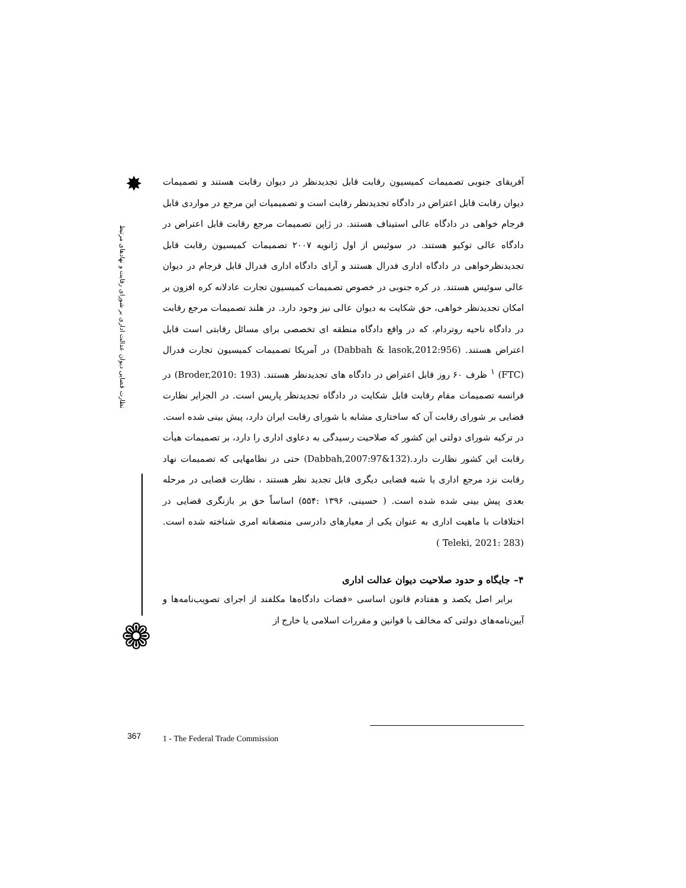✸
نظارت قضایی دیوان عدالت اداری بر شورای رقابت و نهادهای مرتبط
❁
آفریقای جنوبی تصمیمات کمیسیون رقابت قابل تجدیدنظر در دیوان رقابت هستند و تصمیمات دیوان رقابت قابل اعتراض در دادگاه تجدیدنظر رقابت است و تصمیمیات این مرجع در مواردی قابل فرجام خواهی در دادگاه عالی استیناف هستند. در ژاپن تصمیمات مرجع رقابت قابل اعتراض در دادگاه عالی توکیو هستند. در سوئیس از اول ژانویه ۲۰۰۷ تصمیمات کمیسیون رقابت قابل تجدیدنظرخواهی در دادگاه اداری فدرال هستند و آرای دادگاه اداری فدرال قابل فرجام در دیوان عالی سوئیس هستند. در کره جنوبی در خصوص تصمیمات کمیسیون تجارت عادلانه کره افزون بر امکان تجدیدنظر خواهی، حق شکایت به دیوان عالی نیز وجود دارد. در هلند تصمیمات مرجع رقابت در دادگاه ناحیه روتردام، که در واقع دادگاه منطقه ای تخصصی برای مسائل رقابتی است قابل اعتراض هستند. (Dabbah & lasok,2012:956) در آمریکا تصمیمات کمیسیون تجارت فدرال (FTC) <sup>۱</sup> ظرف ۶۰ روز قابل اعتراض در دادگاه های تجدیدنظر هستند. (Broder,2010: 193) در فرانسه تصمیمات مقام رقابت قابل شکایت در دادگاه تجدیدنظر پاریس است. در الجزایر نظارت قضایی بر شورای رقابت آن که ساختاری مشابه با شورای رقابت ایران دارد، پیش بینی شده است. در ترکیه شورای دولتی این کشور که صلاحیت رسیدگی به دعاوی اداری را دارد، بر تصمیمات هیأت رقابت این کشور نظارت دارد.(Dabbah,2007:97&132) حتی در نظامهایی که تصمیمات نهاد رقابت نزد مرجع اداری یا شبه قضایی دیگری قابل تجدید نظر هستند ، نظارت قضایی در مرحله بعدی پیش بینی شده شده است. ( حسینی، ۱۳۹۶ :۵۵۴) اساساً حق بر بازنگری قضایی در اختلافات با ماهیت اداری به عنوان یکی از معیارهای دادرسی منصفانه امری شناخته شده است.(Teleki, 2021: 283 )
۴– جایگاه و حدود صلاحیت دیوان عدالت اداری
برابر اصل یکصد و هفتادم قانون اساسی «قضات دادگاه‌ها مکلفند از اجرای تصویب‌نامه‌ها و آیین‌نامه‌های دولتی که مخالف با قوانین و مقررات اسلامی یا خارج از
367
1 - The Federal Trade Commission